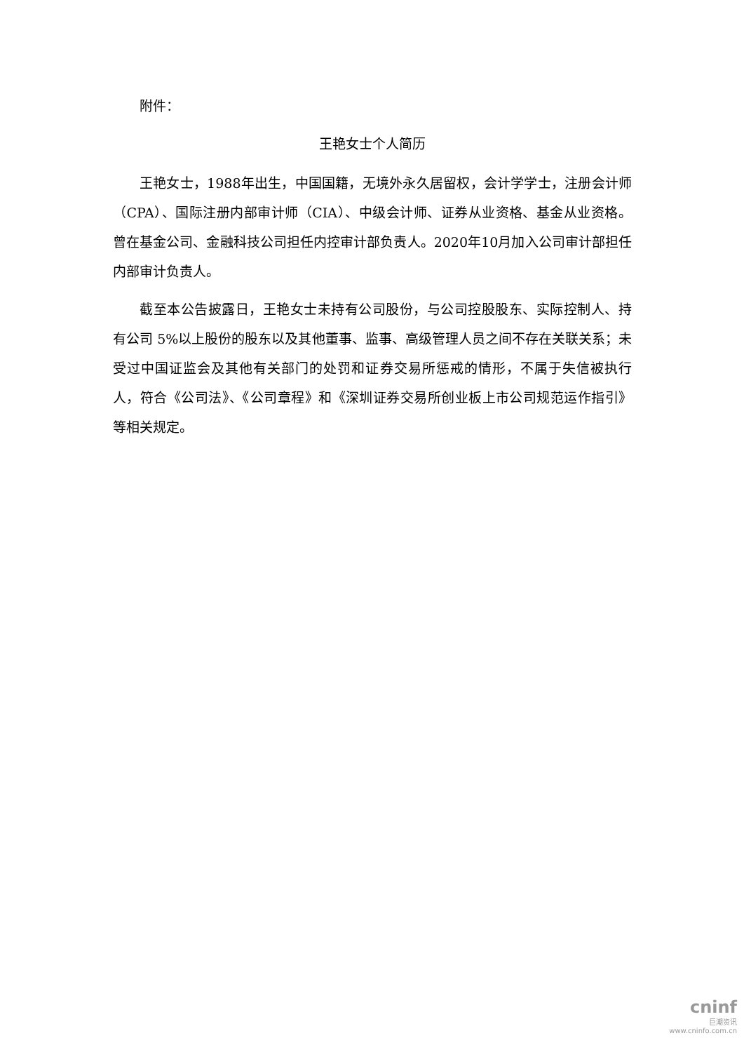附件：
王艳女士个人简历
王艳女士，1988年出生，中国国籍，无境外永久居留权，会计学学士，注册会计师（CPA）、国际注册内部审计师（CIA）、中级会计师、证券从业资格、基金从业资格。曾在基金公司、金融科技公司担任内控审计部负责人。2020年10月加入公司审计部担任内部审计负责人。
截至本公告披露日，王艳女士未持有公司股份，与公司控股股东、实际控制人、持有公司 5%以上股份的股东以及其他董事、监事、高级管理人员之间不存在关联关系；未受过中国证监会及其他有关部门的处罚和证券交易所惩戒的情形，不属于失信被执行人，符合《公司法》、《公司章程》和《深圳证券交易所创业板上市公司规范运作指引》等相关规定。
cninf
巨潮资讯
www.cninfo.com.cn